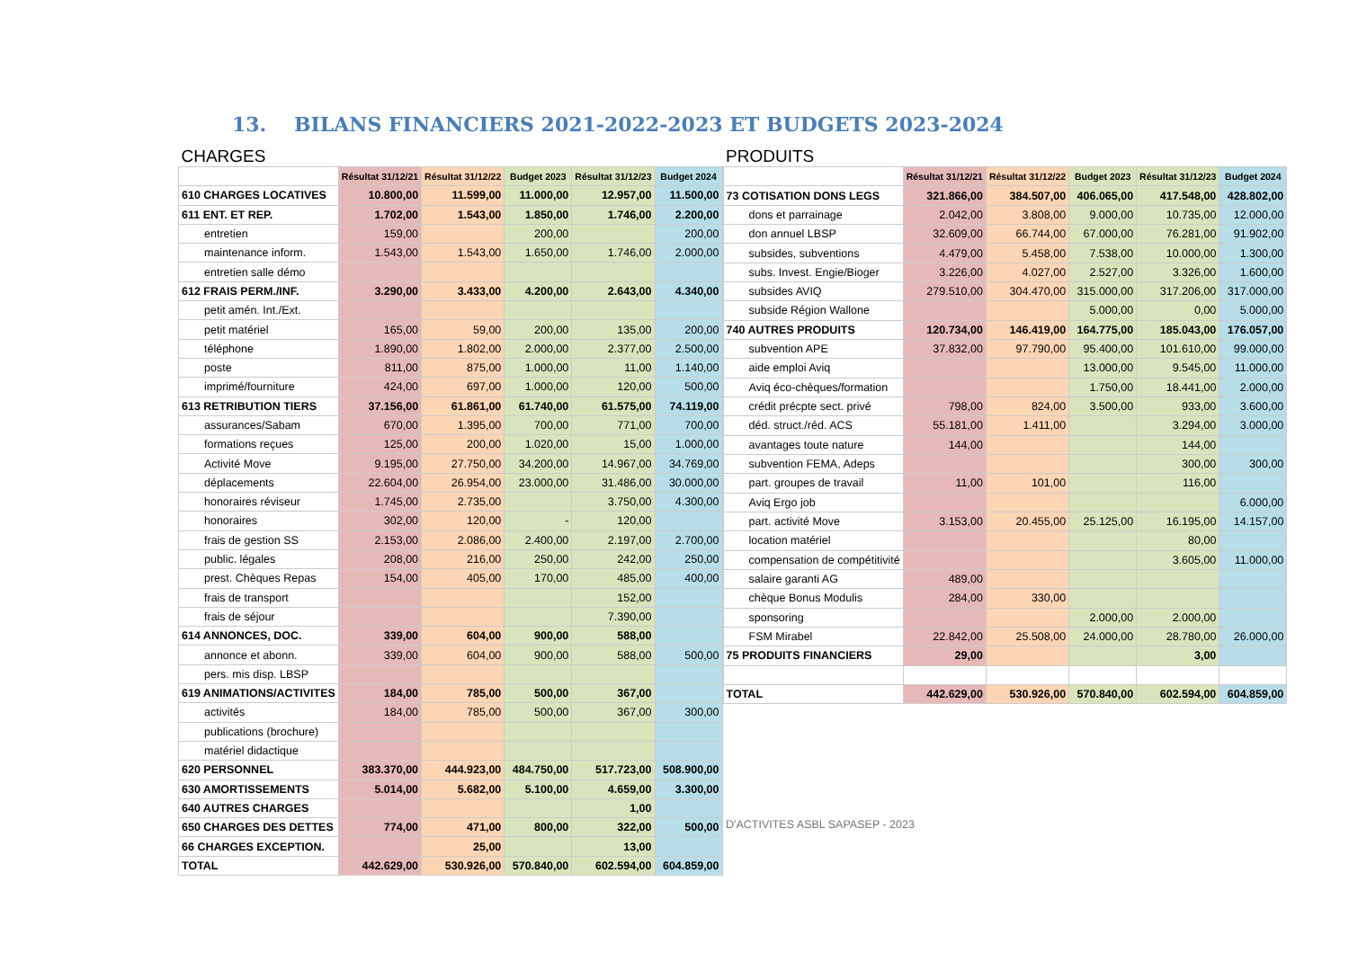13. BILANS FINANCIERS 2021-2022-2023 ET BUDGETS 2023-2024
| CHARGES | | | | | |
| | Résultat 31/12/21 | Résultat 31/12/22 | Budget 2023 | Résultat 31/12/23 | Budget 2024 |
| 610 CHARGES LOCATIVES | 10.800,00 | 11.599,00 | 11.000,00 | 12.957,00 | 11.500,00 |
| 611 ENT. ET REP. | 1.702,00 | 1.543,00 | 1.850,00 | 1.746,00 | 2.200,00 |
| entretien | 159,00 | | 200,00 | | 200,00 |
| maintenance inform. | 1.543,00 | 1.543,00 | 1.650,00 | 1.746,00 | 2.000,00 |
| entretien salle démo | | | | | |
| 612 FRAIS PERM./INF. | 3.290,00 | 3.433,00 | 4.200,00 | 2.643,00 | 4.340,00 |
| petit amén. Int./Ext. | | | | | |
| petit matériel | 165,00 | 59,00 | 200,00 | 135,00 | 200,00 |
| téléphone | 1.890,00 | 1.802,00 | 2.000,00 | 2.377,00 | 2.500,00 |
| poste | 811,00 | 875,00 | 1.000,00 | 11,00 | 1.140,00 |
| imprimé/fourniture | 424,00 | 697,00 | 1.000,00 | 120,00 | 500,00 |
| 613 RETRIBUTION TIERS | 37.156,00 | 61.861,00 | 61.740,00 | 61.575,00 | 74.119,00 |
| assurances/Sabam | 670,00 | 1.395,00 | 700,00 | 771,00 | 700,00 |
| formations reçues | 125,00 | 200,00 | 1.020,00 | 15,00 | 1.000,00 |
| Activité Move | 9.195,00 | 27.750,00 | 34.200,00 | 14.967,00 | 34.769,00 |
| déplacements | 22.604,00 | 26.954,00 | 23.000,00 | 31.486,00 | 30.000,00 |
| honoraires réviseur | 1.745,00 | 2.735,00 | | 3.750,00 | 4.300,00 |
| honoraires | 302,00 | 120,00 | - | 120,00 | |
| frais de gestion SS | 2.153,00 | 2.086,00 | 2.400,00 | 2.197,00 | 2.700,00 |
| public. légales | 208,00 | 216,00 | 250,00 | 242,00 | 250,00 |
| prest. Chèques Repas | 154,00 | 405,00 | 170,00 | 485,00 | 400,00 |
| frais de transport | | | | 152,00 | |
| frais de séjour | | | | 7.390,00 | |
| 614 ANNONCES, DOC. | 339,00 | 604,00 | 900,00 | 588,00 | |
| annonce et abonn. | 339,00 | 604,00 | 900,00 | 588,00 | 500,00 |
| pers. mis disp. LBSP | | | | | |
| 619 ANIMATIONS/ACTIVITES | 184,00 | 785,00 | 500,00 | 367,00 | |
| activités | 184,00 | 785,00 | 500,00 | 367,00 | 300,00 |
| publications (brochure) | | | | | |
| matériel didactique | | | | | |
| 620 PERSONNEL | 383.370,00 | 444.923,00 | 484.750,00 | 517.723,00 | 508.900,00 |
| 630 AMORTISSEMENTS | 5.014,00 | 5.682,00 | 5.100,00 | 4.659,00 | 3.300,00 |
| 640 AUTRES CHARGES | | | | 1,00 | |
| 650 CHARGES DES DETTES | 774,00 | 471,00 | 800,00 | 322,00 | 500,00 |
| 66 CHARGES EXCEPTION. | | 25,00 | | 13,00 | |
| TOTAL | 442.629,00 | 530.926,00 | 570.840,00 | 602.594,00 | 604.859,00 |
| PRODUITS | | | | | |
| | Résultat 31/12/21 | Résultat 31/12/22 | Budget 2023 | Résultat 31/12/23 | Budget 2024 |
| 73 COTISATION DONS LEGS | 321.866,00 | 384.507,00 | 406.065,00 | 417.548,00 | 428.802,00 |
| dons et parrainage | 2.042,00 | 3.808,00 | 9.000,00 | 10.735,00 | 12.000,00 |
| don annuel LBSP | 32.609,00 | 66.744,00 | 67.000,00 | 76.281,00 | 91.902,00 |
| subsides, subventions | 4.479,00 | 5.458,00 | 7.538,00 | 10.000,00 | 1.300,00 |
| subs. Invest. Engie/Bioger | 3.226,00 | 4.027,00 | 2.527,00 | 3.326,00 | 1.600,00 |
| subsides AVIQ | 279.510,00 | 304.470,00 | 315.000,00 | 317.206,00 | 317.000,00 |
| subside Région Wallone | | | 5.000,00 | 0,00 | 5.000,00 |
| 740 AUTRES PRODUITS | 120.734,00 | 146.419,00 | 164.775,00 | 185.043,00 | 176.057,00 |
| subvention APE | 37.832,00 | 97.790,00 | 95.400,00 | 101.610,00 | 99.000,00 |
| aide emploi Aviq | | | 13.000,00 | 9.545,00 | 11.000,00 |
| Aviq éco-chèques/formation | | | 1.750,00 | 18.441,00 | 2.000,00 |
| crédit précpte sect. privé | 798,00 | 824,00 | 3.500,00 | 933,00 | 3.600,00 |
| déd. struct./réd. ACS | 55.181,00 | 1.411,00 | | 3.294,00 | 3.000,00 |
| avantages toute nature | 144,00 | | | 144,00 | |
| subvention FEMA, Adeps | | | | 300,00 | 300,00 |
| part. groupes de travail | 11,00 | 101,00 | | 116,00 | |
| Aviq Ergo job | | | | | 6.000,00 |
| part. activité Move | 3.153,00 | 20.455,00 | 25.125,00 | 16.195,00 | 14.157,00 |
| location matériel | | | | 80,00 | |
| compensation de compétitivité | | | | 3.605,00 | 11.000,00 |
| salaire garanti AG | 489,00 | | | | |
| chèque Bonus Modulis | 284,00 | 330,00 | | | |
| sponsoring | | | 2.000,00 | 2.000,00 | |
| FSM Mirabel | 22.842,00 | 25.508,00 | 24.000,00 | 28.780,00 | 26.000,00 |
| 75 PRODUITS FINANCIERS | 29,00 | | | 3,00 | |
| TOTAL | 442.629,00 | 530.926,00 | 570.840,00 | 602.594,00 | 604.859,00 |
| D'ACTIVITES ASBL SAPASEP - 2023 | | | | | |